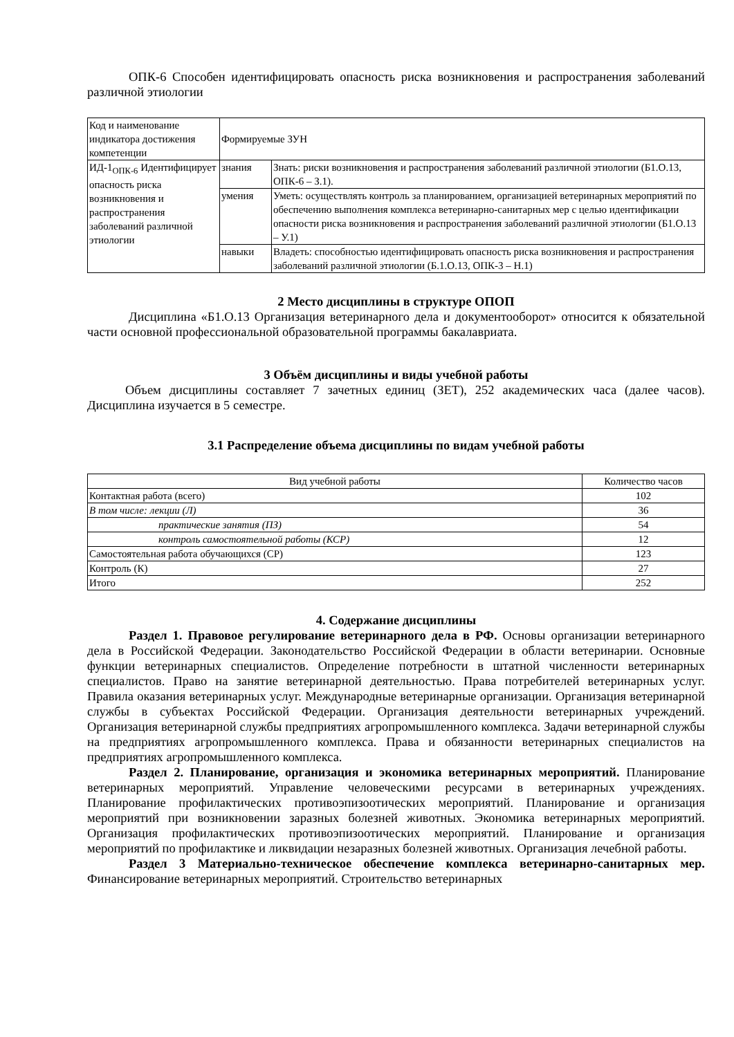ОПК-6 Способен идентифицировать опасность риска возникновения и распространения заболеваний различной этиологии
| Код и наименование индикатора достижения компетенции | Формируемые ЗУН | |
| ИД-1<sub>ОПК-6</sub> Идентифицирует опасность риска возникновения и распространения заболеваний различной этиологии | знания | Знать: риски возникновения и распространения заболеваний различной этиологии (Б1.О.13, ОПК-6 – З.1). |
| | умения | Уметь: осуществлять контроль за планированием, организацией ветеринарных мероприятий по обеспечению выполнения комплекса ветеринарно-санитарных мер с целью идентификации опасности риска возникновения и распространения заболеваний различной этиологии (Б1.О.13 – У.1) |
| | навыки | Владеть: способностью идентифицировать опасность риска возникновения и распространения заболеваний различной этиологии (Б.1.О.13, ОПК-3 – Н.1) |
2 Место дисциплины в структуре ОПОП
Дисциплина «Б1.О.13 Организация ветеринарного дела и документооборот» относится к обязательной части основной профессиональной образовательной программы бакалавриата.
3 Объём дисциплины и виды учебной работы
Объем дисциплины составляет 7 зачетных единиц (ЗЕТ), 252 академических часа (далее часов). Дисциплина изучается в 5 семестре.
3.1 Распределение объема дисциплины по видам учебной работы
| Вид учебной работы | Количество часов |
| --- | --- |
| Контактная работа (всего) | 102 |
| В том числе: лекции (Л) | 36 |
| практические занятия (ПЗ) | 54 |
| контроль самостоятельной работы (КСР) | 12 |
| Самостоятельная работа обучающихся (СР) | 123 |
| Контроль (К) | 27 |
| Итого | 252 |
4. Содержание дисциплины
Раздел 1. Правовое регулирование ветеринарного дела в РФ. Основы организации ветеринарного дела в Российской Федерации. Законодательство Российской Федерации в области ветеринарии. Основные функции ветеринарных специалистов. Определение потребности в штатной численности ветеринарных специалистов. Право на занятие ветеринарной деятельностью. Права потребителей ветеринарных услуг. Правила оказания ветеринарных услуг. Международные ветеринарные организации. Организация ветеринарной службы в субъектах Российской Федерации. Организация деятельности ветеринарных учреждений. Организация ветеринарной службы предприятиях агропромышленного комплекса. Задачи ветеринарной службы на предприятиях агропромышленного комплекса. Права и обязанности ветеринарных специалистов на предприятиях агропромышленного комплекса.
Раздел 2. Планирование, организация и экономика ветеринарных мероприятий. Планирование ветеринарных мероприятий. Управление человеческими ресурсами в ветеринарных учреждениях. Планирование профилактических противоэпизоотических мероприятий. Планирование и организация мероприятий при возникновении заразных болезней животных. Экономика ветеринарных мероприятий. Организация профилактических противоэпизоотических мероприятий. Планирование и организация мероприятий по профилактике и ликвидации незаразных болезней животных. Организация лечебной работы.
Раздел 3 Материально-техническое обеспечение комплекса ветеринарно-санитарных мер. Финансирование ветеринарных мероприятий. Строительство ветеринарных